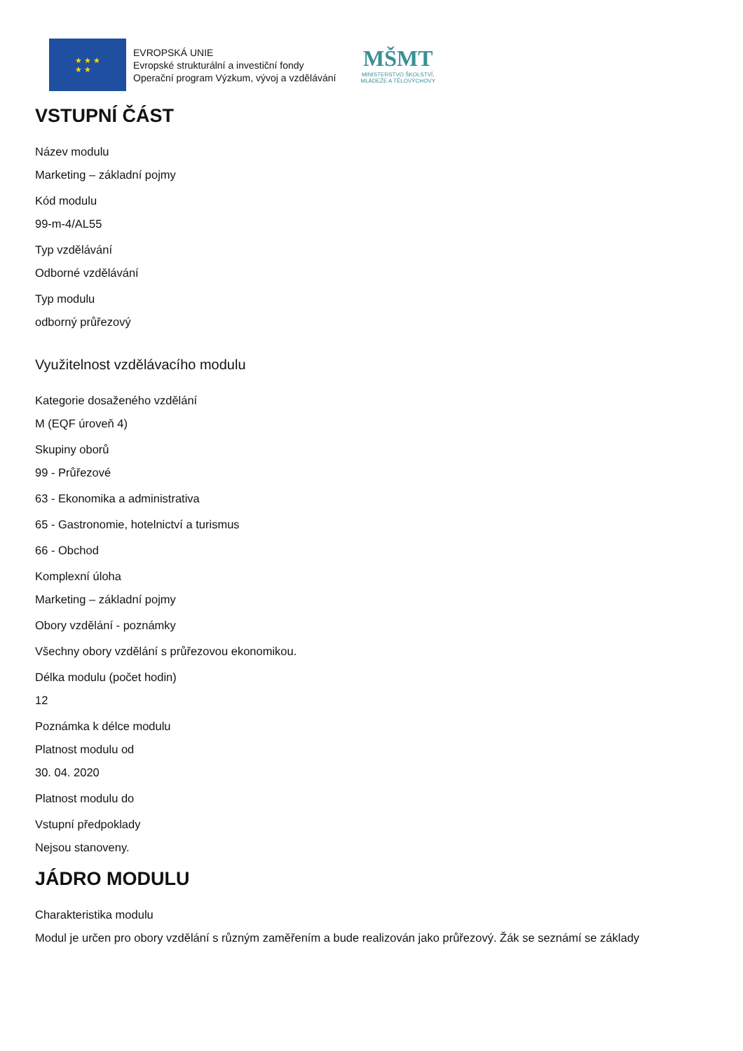★ ★ ★
★ ★
EVROPSKÁ UNIE
Evropské strukturální a investiční fondy
Operační program Výzkum, vývoj a vzdělávání
MŠMT
MINISTERSTVO ŠKOLSTVÍ,
MLÁDEŽE A TĚLOVÝCHOVY
VSTUPNÍ ČÁST
Název modulu
Marketing – základní pojmy
Kód modulu
99-m-4/AL55
Typ vzdělávání
Odborné vzdělávání
Typ modulu
odborný průřezový
Využitelnost vzdělávacího modulu
Kategorie dosaženého vzdělání
M (EQF úroveň 4)
Skupiny oborů
99 - Průřezové
63 - Ekonomika a administrativa
65 - Gastronomie, hotelnictví a turismus
66 - Obchod
Komplexní úloha
Marketing – základní pojmy
Obory vzdělání - poznámky
Všechny obory vzdělání s průřezovou ekonomikou.
Délka modulu (počet hodin)
12
Poznámka k délce modulu
Platnost modulu od
30. 04. 2020
Platnost modulu do
Vstupní předpoklady
Nejsou stanoveny.
JÁDRO MODULU
Charakteristika modulu
Modul je určen pro obory vzdělání s různým zaměřením a bude realizován jako průřezový. Žák se seznámí se základy